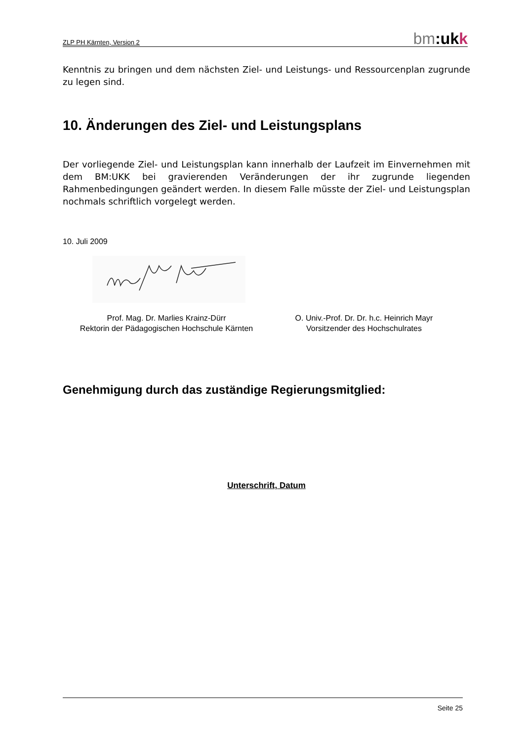ZLP PH Kärnten, Version 2 bm:uk k
Kenntnis zu bringen und dem nächsten Ziel- und Leistungs- und Ressourcenplan zugrunde zu legen sind.
10. Änderungen des Ziel- und Leistungsplans
Der vorliegende Ziel- und Leistungsplan kann innerhalb der Laufzeit im Einvernehmen mit dem BM:UKK bei gravierenden Veränderungen der ihr zugrunde liegenden Rahmenbedingungen geändert werden. In diesem Falle müsste der Ziel- und Leistungsplan nochmals schriftlich vorgelegt werden.
10. Juli 2009
Prof. Mag. Dr. Marlies Krainz-Dürr
Rektorin der Pädagogischen Hochschule Kärnten
O. Univ.-Prof. Dr. Dr. h.c. Heinrich Mayr
Vorsitzender des Hochschulrates
Genehmigung durch das zuständige Regierungsmitglied:
Unterschrift, Datum
Seite 25